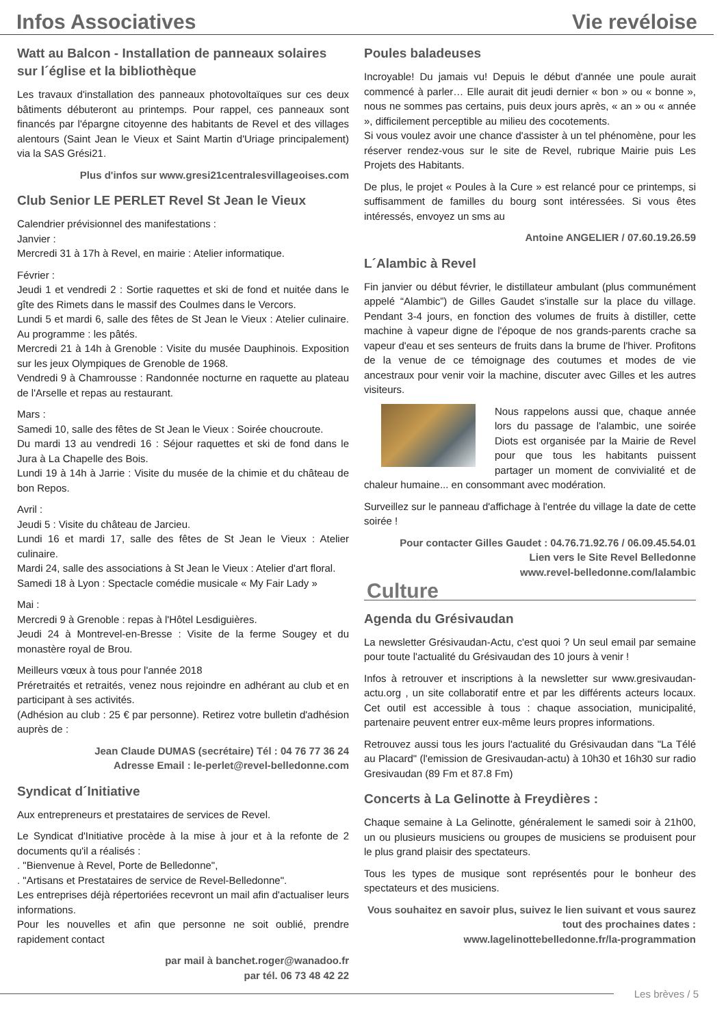Infos Associatives Vie revéloise
Watt au Balcon - Installation de panneaux solaires sur l´église et la bibliothèque
Les travaux d'installation des panneaux photovoltaïques sur ces deux bâtiments débuteront au printemps. Pour rappel, ces panneaux sont financés par l'épargne citoyenne des habitants de Revel et des villages alentours (Saint Jean le Vieux et Saint Martin d'Uriage principalement) via la SAS Grési21.
Plus d'infos sur www.gresi21centralesvillageoises.com
Club Senior LE PERLET Revel St Jean le Vieux
Calendrier prévisionnel des manifestations :
Janvier :
Mercredi 31 à 17h à Revel, en mairie : Atelier informatique.
Février :
Jeudi 1 et vendredi 2 : Sortie raquettes et ski de fond et nuitée dans le gîte des Rimets dans le massif des Coulmes dans le Vercors.
Lundi 5 et mardi 6, salle des fêtes de St Jean le Vieux : Atelier culinaire. Au programme : les pâtés.
Mercredi 21 à 14h à Grenoble : Visite du musée Dauphinois. Exposition sur les jeux Olympiques de Grenoble de 1968.
Vendredi 9 à Chamrousse : Randonnée nocturne en raquette au plateau de l'Arselle et repas au restaurant.
Mars :
Samedi 10, salle des fêtes de St Jean le Vieux : Soirée choucroute.
Du mardi 13 au vendredi 16 : Séjour raquettes et ski de fond dans le Jura à La Chapelle des Bois.
Lundi 19 à 14h à Jarrie : Visite du musée de la chimie et du château de bon Repos.
Avril :
Jeudi 5 : Visite du château de Jarcieu.
Lundi 16 et mardi 17, salle des fêtes de St Jean le Vieux : Atelier culinaire.
Mardi 24, salle des associations à St Jean le Vieux : Atelier d'art floral.
Samedi 18 à Lyon : Spectacle comédie musicale « My Fair Lady »
Mai :
Mercredi 9 à Grenoble : repas à l'Hôtel Lesdiguières.
Jeudi 24 à Montrevel-en-Bresse : Visite de la ferme Sougey et du monastère royal de Brou.
Meilleurs vœux à tous pour l'année 2018
Préretraités et retraités, venez nous rejoindre en adhérant au club et en participant à ses activités.
(Adhésion au club : 25 € par personne). Retirez votre bulletin d'adhésion auprès de :
Jean Claude DUMAS (secrétaire) Tél : 04 76 77 36 24
Adresse Email : le-perlet@revel-belledonne.com
Syndicat d´Initiative
Aux entrepreneurs et prestataires de services de Revel.
Le Syndicat d'Initiative procède à la mise à jour et à la refonte de 2 documents qu'il a réalisés :
. "Bienvenue à Revel, Porte de Belledonne",
. "Artisans et Prestataires de service de Revel-Belledonne".
Les entreprises déjà répertoriées recevront un mail afin d'actualiser leurs informations.
Pour les nouvelles et afin que personne ne soit oublié, prendre rapidement contact
par mail à banchet.roger@wanadoo.fr
par tél. 06 73 48 42 22
Poules baladeuses
Incroyable! Du jamais vu! Depuis le début d'année une poule aurait commencé à parler… Elle aurait dit jeudi dernier « bon » ou « bonne », nous ne sommes pas certains, puis deux jours après, « an » ou « année », difficilement perceptible au milieu des cocotements.
Si vous voulez avoir une chance d'assister à un tel phénomène, pour les réserver rendez-vous sur le site de Revel, rubrique Mairie puis Les Projets des Habitants.
De plus, le projet « Poules à la Cure » est relancé pour ce printemps, si suffisamment de familles du bourg sont intéressées. Si vous êtes intéressés, envoyez un sms au
Antoine ANGELIER / 07.60.19.26.59
L´Alambic à Revel
Fin janvier ou début février, le distillateur ambulant (plus communément appelé “Alambic”) de Gilles Gaudet s'installe sur la place du village. Pendant 3-4 jours, en fonction des volumes de fruits à distiller, cette machine à vapeur digne de l'époque de nos grands-parents crache sa vapeur d'eau et ses senteurs de fruits dans la brume de l'hiver. Profitons de la venue de ce témoignage des coutumes et modes de vie ancestraux pour venir voir la machine, discuter avec Gilles et les autres visiteurs.
Nous rappelons aussi que, chaque année lors du passage de l'alambic, une soirée Diots est organisée par la Mairie de Revel pour que tous les habitants puissent partager un moment de convivialité et de chaleur humaine... en consommant avec modération.
Surveillez sur le panneau d'affichage à l'entrée du village la date de cette soirée !
Pour contacter Gilles Gaudet : 04.76.71.92.76 / 06.09.45.54.01
Lien vers le Site Revel Belledonne
www.revel-belledonne.com/lalambic
Culture
Agenda du Grésivaudan
La newsletter Grésivaudan-Actu, c'est quoi ? Un seul email par semaine pour toute l'actualité du Grésivaudan des 10 jours à venir !
Infos à retrouver et inscriptions à la newsletter sur www.gresivaudan-actu.org , un site collaboratif entre et par les différents acteurs locaux. Cet outil est accessible à tous : chaque association, municipalité, partenaire peuvent entrer eux-même leurs propres informations.
Retrouvez aussi tous les jours l'actualité du Grésivaudan dans "La Télé au Placard" (l'emission de Gresivaudan-actu) à 10h30 et 16h30 sur radio Gresivaudan (89 Fm et 87.8 Fm)
Concerts à La Gelinotte à Freydières :
Chaque semaine à La Gelinotte, généralement le samedi soir à 21h00, un ou plusieurs musiciens ou groupes de musiciens se produisent pour le plus grand plaisir des spectateurs.
Tous les types de musique sont représentés pour le bonheur des spectateurs et des musiciens.
Vous souhaitez en savoir plus, suivez le lien suivant et vous saurez tout des prochaines dates :
www.lagelinottebelledonne.fr/la-programmation
Les brèves / 5